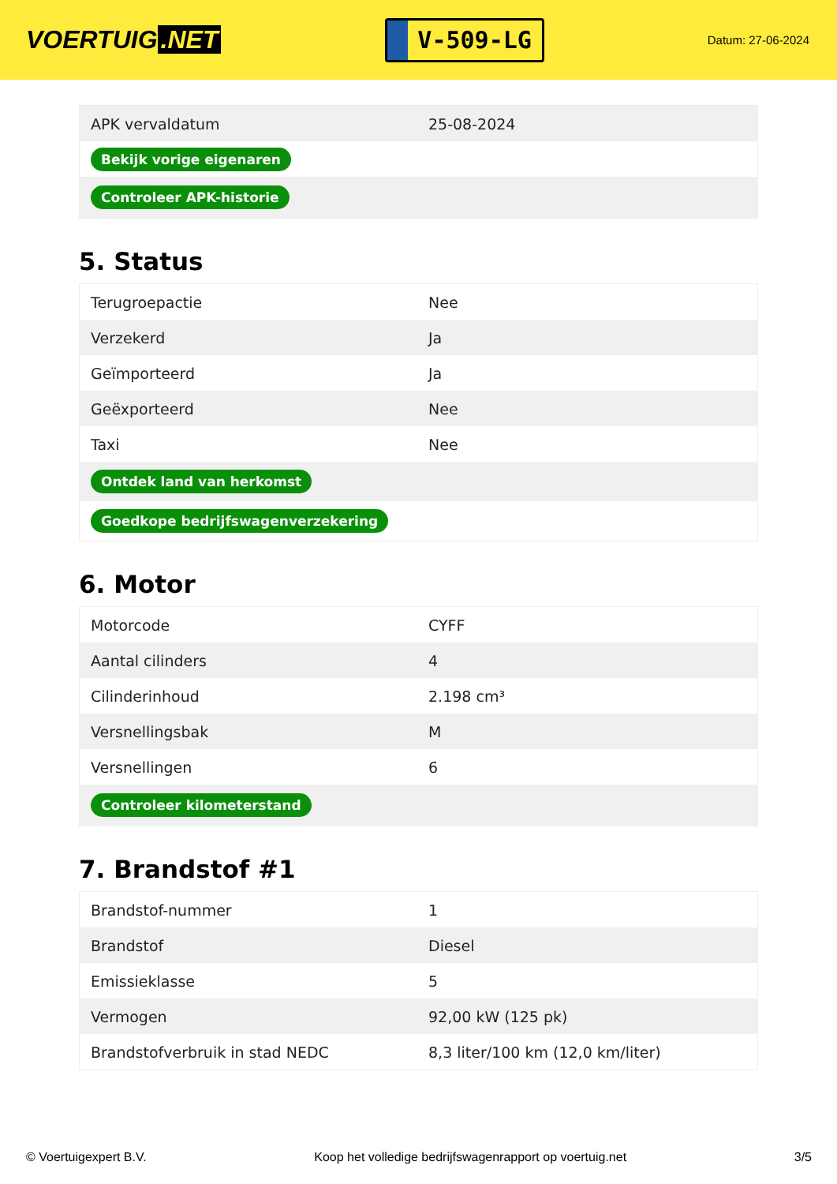VOERTUIG.NET
V-509-LG
Datum: 27-06-2024
| APK vervaldatum | 25-08-2024 |
| Bekijk vorige eigenaren | |
| Controleer APK-historie | |
5. Status
| Terugroepactie | Nee |
| Verzekerd | Ja |
| Geïmporteerd | Ja |
| Geëxporteerd | Nee |
| Taxi | Nee |
| Ontdek land van herkomst | |
| Goedkope bedrijfswagenverzekering | |
6. Motor
| Motorcode | CYFF |
| Aantal cilinders | 4 |
| Cilinderinhoud | 2.198 cm³ |
| Versnellingsbak | M |
| Versnellingen | 6 |
| Controleer kilometerstand | |
7. Brandstof #1
| Brandstof-nummer | 1 |
| Brandstof | Diesel |
| Emissieklasse | 5 |
| Vermogen | 92,00 kW (125 pk) |
| Brandstofverbruik in stad NEDC | 8,3 liter/100 km (12,0 km/liter) |
© Voertuigexpert B.V. Koop het volledige bedrijfswagenrapport op voertuig.net 3/5